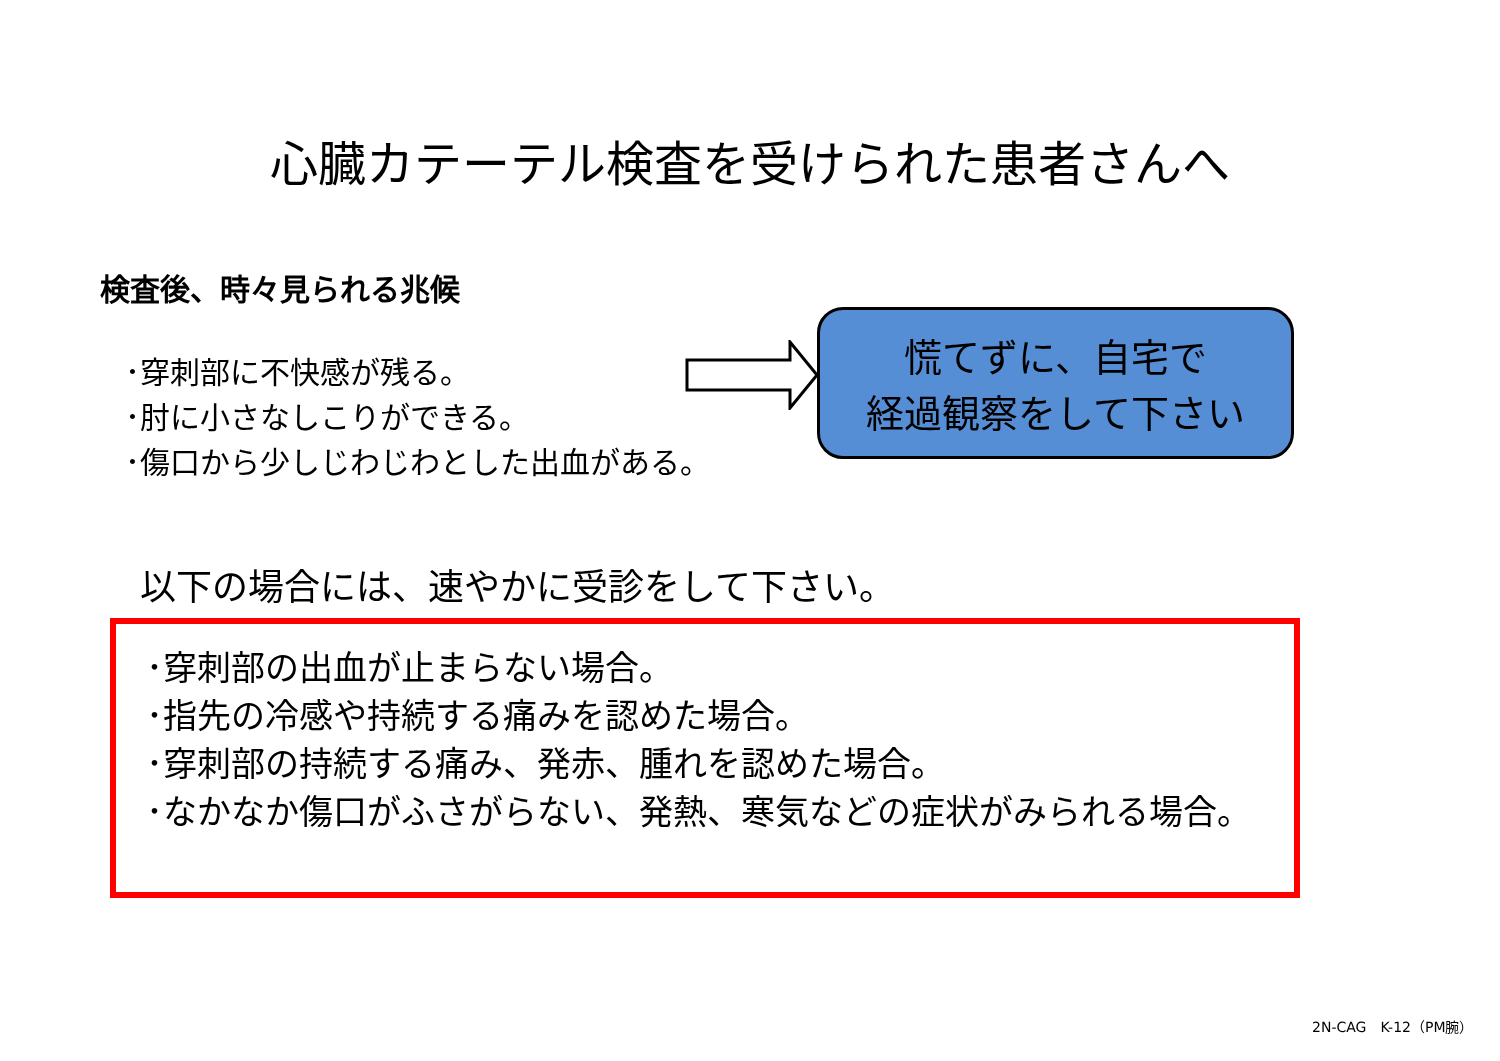心臓カテーテル検査を受けられた患者さんへ
検査後、時々見られる兆候
･穿刺部に不快感が残る。
･肘に小さなしこりができる。
･傷口から少しじわじわとした出血がある。
慌てずに、自宅で
経過観察をして下さい
以下の場合には、速やかに受診をして下さい。
･穿刺部の出血が止まらない場合。
･指先の冷感や持続する痛みを認めた場合。
･穿刺部の持続する痛み、発赤、腫れを認めた場合。
･なかなか傷口がふさがらない、発熱、寒気などの症状がみられる場合。
2N-CAG　K-12（PM腕）